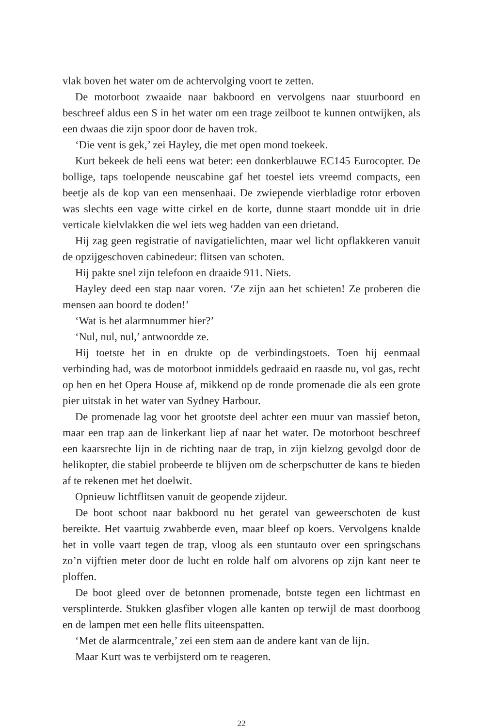vlak boven het water om de achtervolging voort te zetten.
De motorboot zwaaide naar bakboord en vervolgens naar stuurboord en beschreef aldus een S in het water om een trage zeilboot te kunnen ontwijken, als een dwaas die zijn spoor door de haven trok.
‘Die vent is gek,’ zei Hayley, die met open mond toekeek.
Kurt bekeek de heli eens wat beter: een donkerblauwe EC145 Eurocopter. De bollige, taps toelopende neuscabine gaf het toestel iets vreemd compacts, een beetje als de kop van een mensenhaai. De zwiepende vierbladige rotor erboven was slechts een vage witte cirkel en de korte, dunne staart mondde uit in drie verticale kielvlakken die wel iets weg hadden van een drietand.
Hij zag geen registratie of navigatielichten, maar wel licht opflakkeren vanuit de opzijgeschoven cabinedeur: flitsen van schoten.
Hij pakte snel zijn telefoon en draaide 911. Niets.
Hayley deed een stap naar voren. ‘Ze zijn aan het schieten! Ze proberen die mensen aan boord te doden!’
‘Wat is het alarmnummer hier?’
‘Nul, nul, nul,’ antwoordde ze.
Hij toetste het in en drukte op de verbindingstoets. Toen hij eenmaal verbinding had, was de motorboot inmiddels gedraaid en raasde nu, vol gas, recht op hen en het Opera House af, mikkend op de ronde promenade die als een grote pier uitstak in het water van Sydney Harbour.
De promenade lag voor het grootste deel achter een muur van massief beton, maar een trap aan de linkerkant liep af naar het water. De motorboot beschreef een kaarsrechte lijn in de richting naar de trap, in zijn kielzog gevolgd door de helikopter, die stabiel probeerde te blijven om de scherpschutter de kans te bieden af te rekenen met het doelwit.
Opnieuw lichtflitsen vanuit de geopende zijdeur.
De boot schoot naar bakboord nu het geratel van geweerschoten de kust bereikte. Het vaartuig zwabberde even, maar bleef op koers. Vervolgens knalde het in volle vaart tegen de trap, vloog als een stuntauto over een springschans zo’n vijftien meter door de lucht en rolde half om alvorens op zijn kant neer te ploffen.
De boot gleed over de betonnen promenade, botste tegen een lichtmast en versplinterde. Stukken glasfiber vlogen alle kanten op terwijl de mast doorboog en de lampen met een helle flits uiteenspatten.
‘Met de alarmcentrale,’ zei een stem aan de andere kant van de lijn.
Maar Kurt was te verbijsterd om te reageren.
22